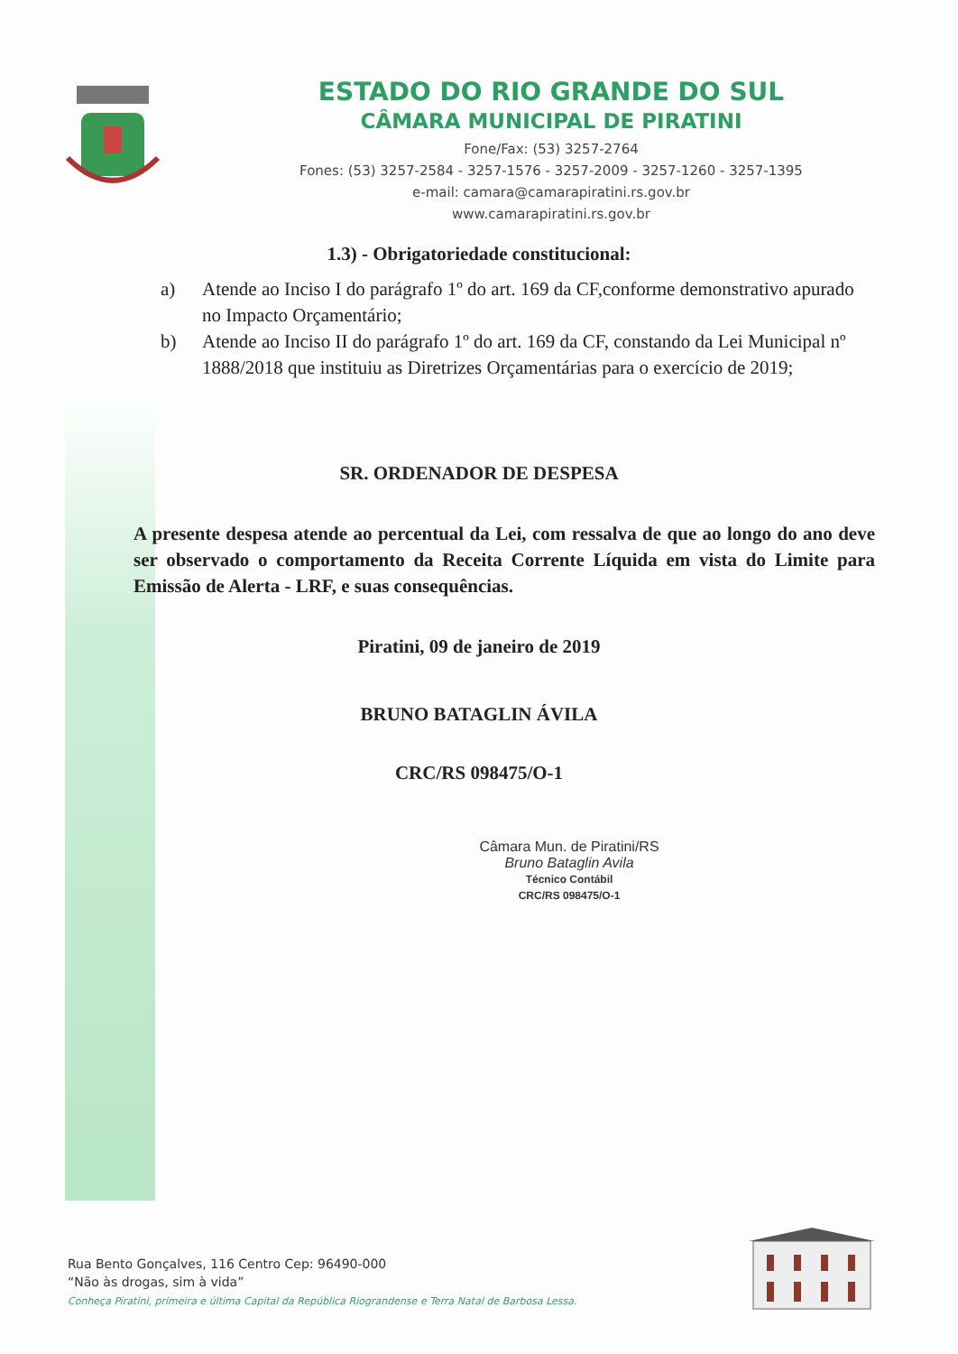ESTADO DO RIO GRANDE DO SUL
CÂMARA MUNICIPAL DE PIRATINI
Fone/Fax: (53) 3257-2764
Fones: (53) 3257-2584 - 3257-1576 - 3257-2009 - 3257-1260 - 3257-1395
e-mail: camara@camarapiratini.rs.gov.br
www.camarapiratini.rs.gov.br
1.3) - Obrigatoriedade constitucional:
a) Atende ao Inciso I do parágrafo 1º do art. 169 da CF,conforme demonstrativo apurado no Impacto Orçamentário;
b) Atende ao Inciso II do parágrafo 1º do art. 169 da CF, constando da Lei Municipal nº 1888/2018 que instituiu as Diretrizes Orçamentárias para o exercício de 2019;
SR. ORDENADOR DE DESPESA
A presente despesa atende ao percentual da Lei, com ressalva de que ao longo do ano deve ser observado o comportamento da Receita Corrente Líquida em vista do Limite para Emissão de Alerta - LRF, e suas consequências.
Piratini, 09 de janeiro de 2019
BRUNO BATAGLIN ÁVILA
CRC/RS 098475/O-1
Câmara Mun. de Piratini/RS
Bruno Bataglin Avila
Técnico Contábil
CRC/RS 098475/O-1
Rua Bento Gonçalves, 116 Centro Cep: 96490-000
“Não às drogas, sim à vida”
Conheça Piratini, primeira e última Capital da República Riograndense e Terra Natal de Barbosa Lessa.